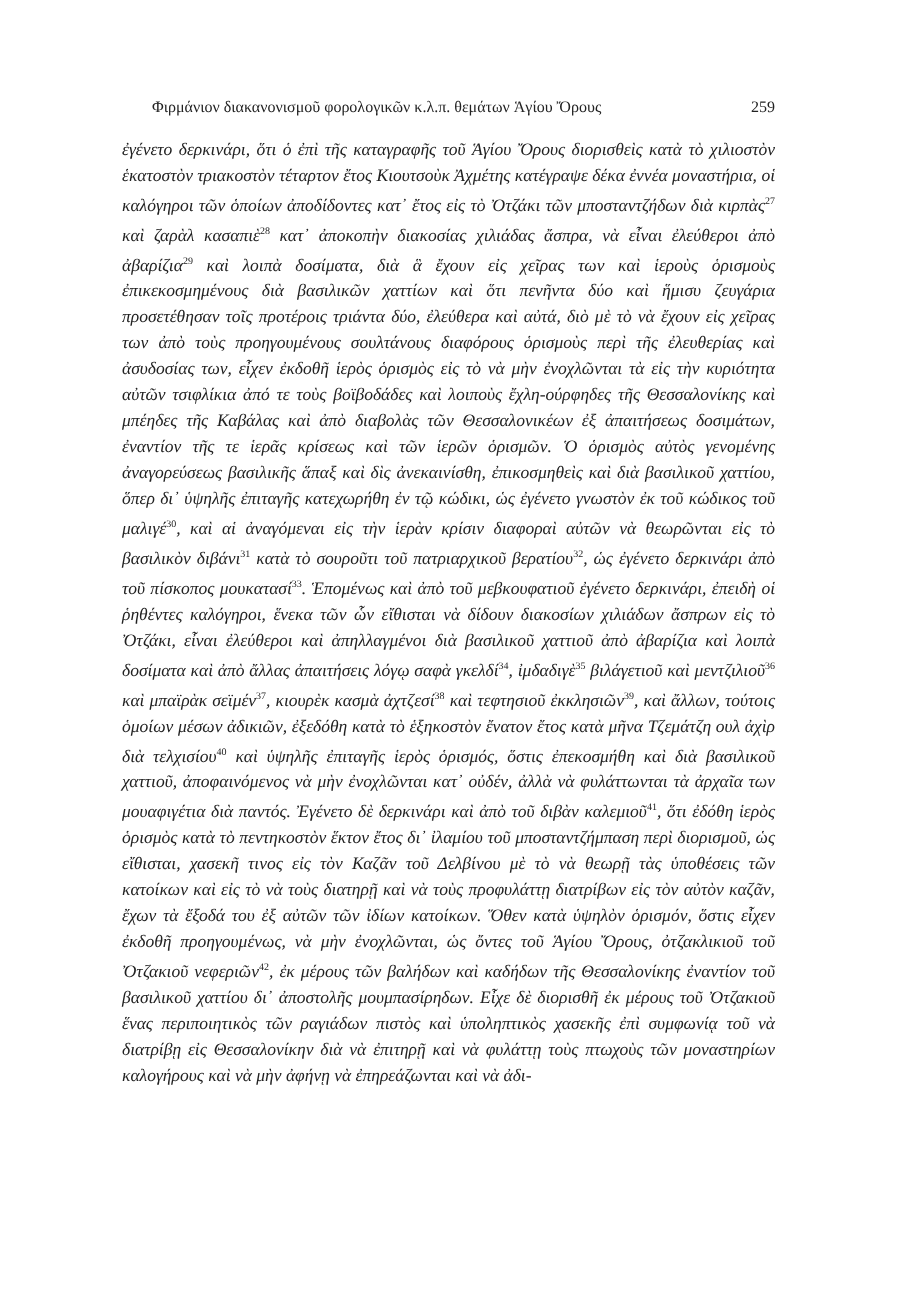Φιρμάνιον διακανονισμοῦ φορολογικῶν κ.λ.π. θεμάτων Ἁγίου Ὄρους 259
ἐγένετο δερκινάρι, ὅτι ὁ ἐπὶ τῆς καταγραφῆς τοῦ Ἁγίου Ὄρους διορισθεὶς κατὰ τὸ χιλιοστὸν ἑκατοστὸν τριακοστὸν τέταρτον ἔτος Κιουτσοὺκ Ἀχμέτης κατέγραψε δέκα ἐννέα μοναστήρια, οἱ καλόγηροι τῶν ὁποίων ἀποδίδοντες κατ᾿ ἔτος εἰς τὸ Ὀτζάκι τῶν μποσταντζήδων διὰ κιρπὰς<sup>27</sup> καὶ ζαρὰλ κασαπιὲ<sup>28</sup> κατ᾿ ἀποκοπὴν διακοσίας χιλιάδας ἄσπρα, νὰ εἶναι ἐλεύθεροι ἀπὸ ἀβαρίζια<sup>29</sup> καὶ λοιπὰ δοσίματα, διὰ ἃ ἔχουν εἰς χεῖρας των καὶ ἱεροὺς ὁρισμοὺς ἐπικεκοσμημένους διὰ βασιλικῶν χαττίων καὶ ὅτι πενῆντα δύο καὶ ἥμισυ ζευγάρια προσετέθησαν τοῖς προτέροις τριάντα δύο, ἐλεύθερα καὶ αὐτά, διὸ μὲ τὸ νὰ ἔχουν εἰς χεῖρας των ἀπὸ τοὺς προηγουμένους σουλτάνους διαφόρους ὁρισμοὺς περὶ τῆς ἐλευθερίας καὶ ἀσυδοσίας των, εἶχεν ἐκδοθῆ ἱερὸς ὁρισμὸς εἰς τὸ νὰ μὴν ἐνοχλῶνται τὰ εἰς τὴν κυριότητα αὐτῶν τσιφλίκια ἀπό τε τοὺς βοϊβοδάδες καὶ λοιποὺς ἔχλη-ούρφηδες τῆς Θεσσαλονίκης καὶ μπέηδες τῆς Καβάλας καὶ ἀπὸ διαβολὰς τῶν Θεσσαλονικέων ἐξ ἀπαιτήσεως δοσιμάτων, ἐναντίον τῆς τε ἱερᾶς κρίσεως καὶ τῶν ἱερῶν ὁρισμῶν. Ὁ ὁρισμὸς αὐτὸς γενομένης ἀναγορεύσεως βασιλικῆς ἅπαξ καὶ δὶς ἀνεκαινίσθη, ἐπικοσμηθεὶς καὶ διὰ βασιλικοῦ χαττίου, ὅπερ δι᾿ ὑψηλῆς ἐπιταγῆς κατεχωρήθη ἐν τῷ κώδικι, ὡς ἐγένετο γνωστὸν ἐκ τοῦ κώδικος τοῦ μαλιγέ<sup>30</sup>, καὶ αἱ ἀναγόμεναι εἰς τὴν ἱερὰν κρίσιν διαφοραὶ αὐτῶν νὰ θεωρῶνται εἰς τὸ βασιλικὸν διβάνι<sup>31</sup> κατὰ τὸ σουροῦτι τοῦ πατριαρχικοῦ βερατίου<sup>32</sup>, ὡς ἐγένετο δερκινάρι ἀπὸ τοῦ πίσκοπος μουκατασί<sup>33</sup>. Ἑπομένως καὶ ἀπὸ τοῦ μεβκουφατιοῦ ἐγένετο δερκινάρι, ἐπειδὴ οἱ ῥηθέντες καλόγηροι, ἕνεκα τῶν ὧν εἴθισται νὰ δίδουν διακοσίων χιλιάδων ἄσπρων εἰς τὸ Ὀτζάκι, εἶναι ἐλεύθεροι καὶ ἀπηλλαγμένοι διὰ βασιλικοῦ χαττιοῦ ἀπὸ ἀβαρίζια καὶ λοιπὰ δοσίματα καὶ ἀπὸ ἄλλας ἀπαιτήσεις λόγῳ σαφὰ γκελδί<sup>34</sup>, ἰμδαδιγὲ<sup>35</sup> βιλάγετιοῦ καὶ μεντζιλιοῦ<sup>36</sup> καὶ μπαϊρὰκ σεϊμέν<sup>37</sup>, κιουρὲκ κασμὰ ἀχτζεσί<sup>38</sup> καὶ τεφτησιοῦ ἐκκλησιῶν<sup>39</sup>, καὶ ἄλλων, τούτοις ὁμοίων μέσων ἀδικιῶν, ἐξεδόθη κατὰ τὸ ἑξηκοστὸν ἔνατον ἔτος κατὰ μῆνα Τζεμάτζη ουλ ἀχὶρ διὰ τελχισίου<sup>40</sup> καὶ ὑψηλῆς ἐπιταγῆς ἱερὸς ὁρισμός, ὅστις ἐπεκοσμήθη καὶ διὰ βασιλικοῦ χαττιοῦ, ἀποφαινόμενος νὰ μὴν ἐνοχλῶνται κατ᾿ οὐδέν, ἀλλὰ νὰ φυλάττωνται τὰ ἀρχαῖα των μουαφιγέτια διὰ παντός. Ἐγένετο δὲ δερκινάρι καὶ ἀπὸ τοῦ διβὰν καλεμιοῦ<sup>41</sup>, ὅτι ἐδόθη ἱερὸς ὁρισμὸς κατὰ τὸ πεντηκοστὸν ἕκτον ἔτος δι᾿ ἰλαμίου τοῦ μποσταντζήμπαση περὶ διορισμοῦ, ὡς εἴθισται, χασεκῆ τινος εἰς τὸν Καζᾶν τοῦ Δελβίνου μὲ τὸ νὰ θεωρῇ τὰς ὑποθέσεις τῶν κατοίκων καὶ εἰς τὸ νὰ τοὺς διατηρῇ καὶ νὰ τοὺς προφυλάττῃ διατρίβων εἰς τὸν αὐτὸν καζᾶν, ἔχων τὰ ἔξοδά του ἐξ αὐτῶν τῶν ἰδίων κατοίκων. Ὅθεν κατὰ ὑψηλὸν ὁρισμόν, ὅστις εἶχεν ἐκδοθῆ προηγουμένως, νὰ μὴν ἐνοχλῶνται, ὡς ὄντες τοῦ Ἁγίου Ὄρους, ὀτζακλικιοῦ τοῦ Ὀτζακιοῦ νεφεριῶν<sup>42</sup>, ἐκ μέρους τῶν βαλήδων καὶ καδήδων τῆς Θεσσαλονίκης ἐναντίον τοῦ βασιλικοῦ χαττίου δι᾿ ἀποστολῆς μουμπασίρηδων. Εἶχε δὲ διορισθῆ ἐκ μέρους τοῦ Ὀτζακιοῦ ἕνας περιποιητικὸς τῶν ραγιάδων πιστὸς καὶ ὑποληπτικὸς χασεκῆς ἐπὶ συμφωνίᾳ τοῦ νὰ διατρίβῃ εἰς Θεσσαλονίκην διὰ νὰ ἐπιτηρῇ καὶ νὰ φυλάττῃ τοὺς πτωχοὺς τῶν μοναστηρίων καλογήρους καὶ νὰ μὴν ἀφήνῃ νὰ ἐπηρεάζωνται καὶ νὰ ἀδι-